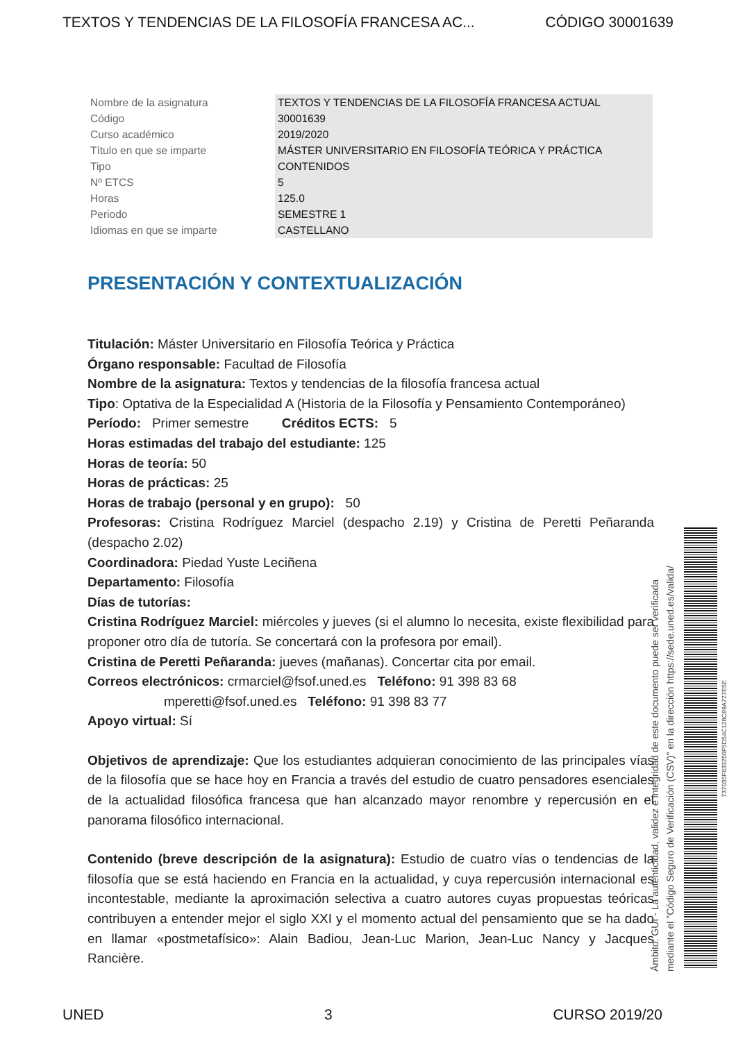TEXTOS Y TENDENCIAS DE LA FILOSOFÍA FRANCESA AC... CÓDIGO 30001639
| Nombre de la asignatura | TEXTOS Y TENDENCIAS DE LA FILOSOFÍA FRANCESA ACTUAL |
| Código | 30001639 |
| Curso académico | 2019/2020 |
| Título en que se imparte | MÁSTER UNIVERSITARIO EN FILOSOFÍA TEÓRICA Y PRÁCTICA |
| Tipo | CONTENIDOS |
| Nº ETCS | 5 |
| Horas | 125.0 |
| Periodo | SEMESTRE 1 |
| Idiomas en que se imparte | CASTELLANO |
PRESENTACIÓN Y CONTEXTUALIZACIÓN
Titulación: Máster Universitario en Filosofía Teórica y Práctica
Órgano responsable: Facultad de Filosofía
Nombre de la asignatura: Textos y tendencias de la filosofía francesa actual
Tipo: Optativa de la Especialidad A (Historia de la Filosofía y Pensamiento Contemporáneo)
Período: Primer semestre Créditos ECTS: 5
Horas estimadas del trabajo del estudiante: 125
Horas de teoría: 50
Horas de prácticas: 25
Horas de trabajo (personal y en grupo): 50
Profesoras: Cristina Rodríguez Marciel (despacho 2.19) y Cristina de Peretti Peñaranda (despacho 2.02)
Coordinadora: Piedad Yuste Leciñena
Departamento: Filosofía
Días de tutorías:
Cristina Rodríguez Marciel: miércoles y jueves (si el alumno lo necesita, existe flexibilidad para proponer otro día de tutoría. Se concertará con la profesora por email).
Cristina de Peretti Peñaranda: jueves (mañanas). Concertar cita por email.
Correos electrónicos: crmarciel@fsof.uned.es Teléfono: 91 398 83 68
mperetti@fsof.uned.es Teléfono: 91 398 83 77
Apoyo virtual: Sí
Objetivos de aprendizaje: Que los estudiantes adquieran conocimiento de las principales vías de la filosofía que se hace hoy en Francia a través del estudio de cuatro pensadores esenciales de la actualidad filosófica francesa que han alcanzado mayor renombre y repercusión en el panorama filosófico internacional.
Contenido (breve descripción de la asignatura): Estudio de cuatro vías o tendencias de la filosofía que se está haciendo en Francia en la actualidad, y cuya repercusión internacional es incontestable, mediante la aproximación selectiva a cuatro autores cuyas propuestas teóricas contribuyen a entender mejor el siglo XXI y el momento actual del pensamiento que se ha dado en llamar «postmetafísico»: Alain Badiou, Jean-Luc Marion, Jean-Luc Nancy y Jacques Rancière.
Ámbito: GUI - La autenticidad, validez e integridad de este documento puede ser verificada
mediante el "Código Seguro de Verificación (CSV)" en la dirección https://sede.uned.es/valida/
737035F833250F5D54C128C89A727E5E
UNED 3 CURSO 2019/20